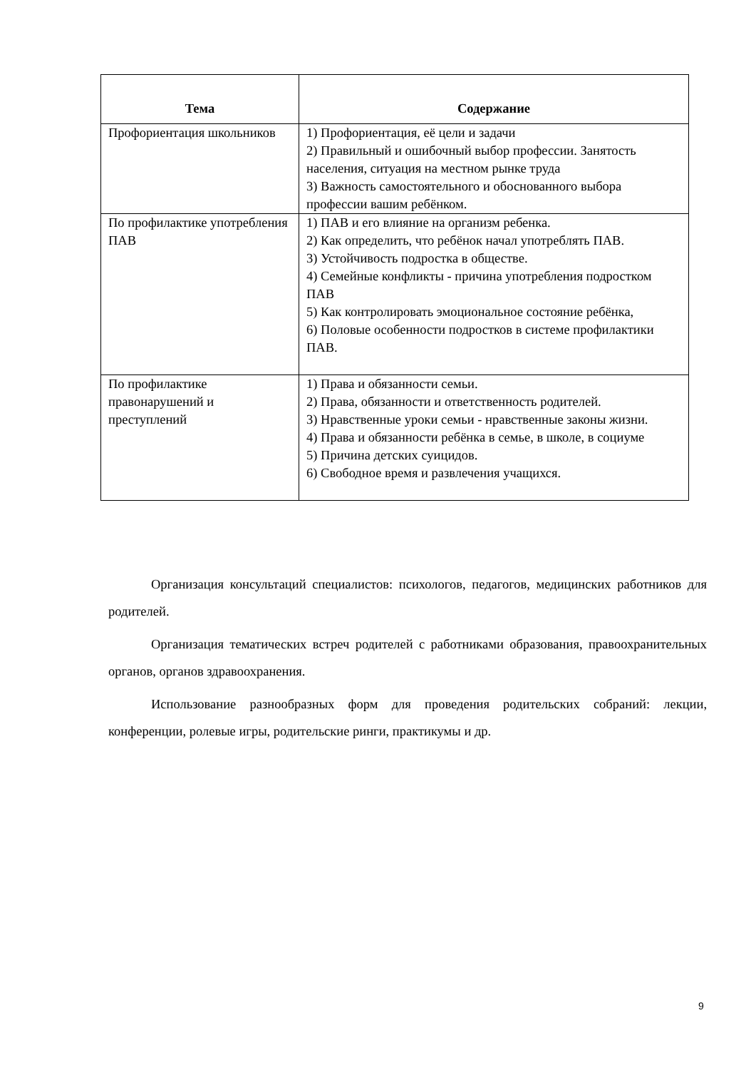| Тема | Содержание |
| --- | --- |
| Профориентация школьников | 1) Профориентация, её цели и задачи 2) Правильный и ошибочный выбор профессии. Занятость населения, ситуация на местном рынке труда 3) Важность самостоятельного и обоснованного выбора профессии вашим ребёнком. |
| По профилактике употребления ПАВ | 1) ПАВ и его влияние на организм ребенка. 2) Как определить, что ребёнок начал употреблять ПАВ. 3) Устойчивость подростка в обществе. 4) Семейные конфликты - причина употребления подростком ПАВ 5) Как контролировать эмоциональное состояние ребёнка, 6) Половые особенности подростков в системе профилактики ПАВ. |
| По профилактике правонарушений и преступлений | 1) Права и обязанности семьи. 2) Права, обязанности и ответственность родителей. 3) Нравственные уроки семьи - нравственные законы жизни. 4) Права и обязанности ребёнка в семье, в школе, в социуме 5) Причина детских суицидов. 6) Свободное время и развлечения учащихся. |
Организация консультаций специалистов: психологов, педагогов, медицинских работников для родителей.
Организация тематических встреч родителей с работниками образования, правоохранительных органов, органов здравоохранения.
Использование разнообразных форм для проведения родительских собраний: лекции, конференции, ролевые игры, родительские ринги, практикумы и др.
9